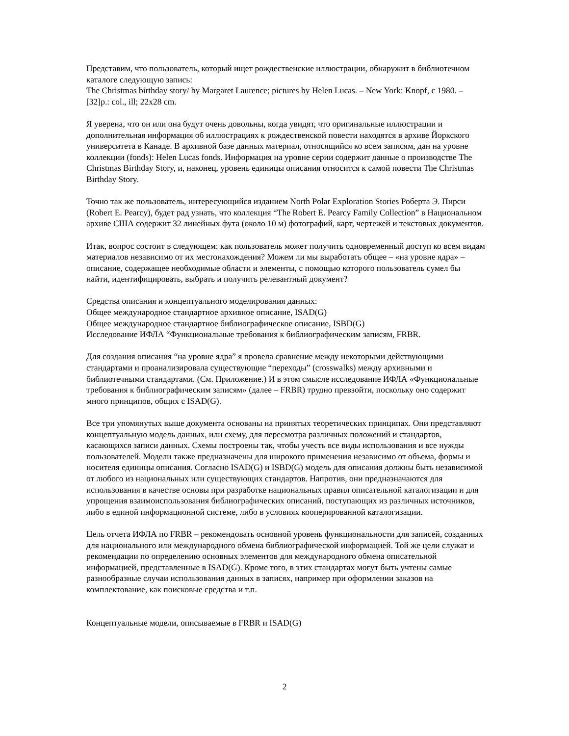Представим, что пользователь, который ищет рождественские иллюстрации, обнаружит в библиотечном каталоге следующую запись:
The Christmas birthday story/ by Margaret Laurence; pictures by Helen Lucas. – New York: Knopf, c 1980. – [32]p.: col., ill; 22x28 cm.
Я уверена, что он или она будут очень довольны, когда увидят, что оригинальные иллюстрации и дополнительная информация об иллюстрациях к рождественской повести находятся в архиве Йоркского университета в Канаде. В архивной базе данных материал, относящийся ко всем записям, дан на уровне коллекции (fonds): Helen Lucas fonds. Информация на уровне серии содержит данные о производстве The Christmas Birthday Story, и, наконец, уровень единицы описания относится к самой повести The Christmas Birthday Story.
Точно так же пользователь, интересующийся изданием North Polar Exploration Stories Роберта Э. Пирси (Robert E. Pearcy), будет рад узнать, что коллекция “The Robert E. Pearcy Family Collection” в Национальном архиве США содержит 32 линейных фута (около 10 м) фотографий, карт, чертежей и текстовых документов.
Итак, вопрос состоит в следующем: как пользователь может получить одновременный доступ ко всем видам материалов независимо от их местонахождения? Можем ли мы выработать общее – «на уровне ядра» – описание, содержащее необходимые области и элементы, с помощью которого пользователь сумел бы найти, идентифицировать, выбрать и получить релевантный документ?
Средства описания и концептуального моделирования данных:
Общее международное стандартное архивное описание, ISAD(G)
Общее международное стандартное библиографическое описание, ISBD(G)
Исследование ИФЛА “Функциональные требования к библиографическим записям, FRBR.
Для создания описания “на уровне ядра” я провела сравнение между некоторыми действующими стандартами и проанализировала существующие “переходы” (crosswalks) между архивными и библиотечными стандартами. (См. Приложение.) И в этом смысле исследование ИФЛА «Функциональные требования к библиографическим записям» (далее – FRBR) трудно превзойти, поскольку оно содержит много принципов, общих с ISAD(G).
Все три упомянутых выше документа основаны на принятых теоретических принципах. Они представляют концептуальную модель данных, или схему, для пересмотра различных положений и стандартов, касающихся записи данных. Схемы построены так, чтобы учесть все виды использования и все нужды пользователей. Модели также предназначены для широкого применения независимо от объема, формы и носителя единицы описания. Согласно ISAD(G) и ISBD(G) модель для описания должны быть независимой от любого из национальных или существующих стандартов. Напротив, они предназначаются для использования в качестве основы при разработке национальных правил описательной каталогизации и для упрощения взаимоиспользования библиографических описаний, поступающих из различных источников, либо в единой информационной системе, либо в условиях кооперированной каталогизации.
Цель отчета ИФЛА по FRBR – рекомендовать основной уровень функциональности для записей, созданных для национального или международного обмена библиографической информацией. Той же цели служат и рекомендации по определению основных элементов для международного обмена описательной информацией, представленные в ISAD(G). Кроме того, в этих стандартах могут быть учтены самые разнообразные случаи использования данных в записях, например при оформлении заказов на комплектование, как поисковые средства и т.п.
Концептуальные модели, описываемые в FRBR и ISAD(G)
2